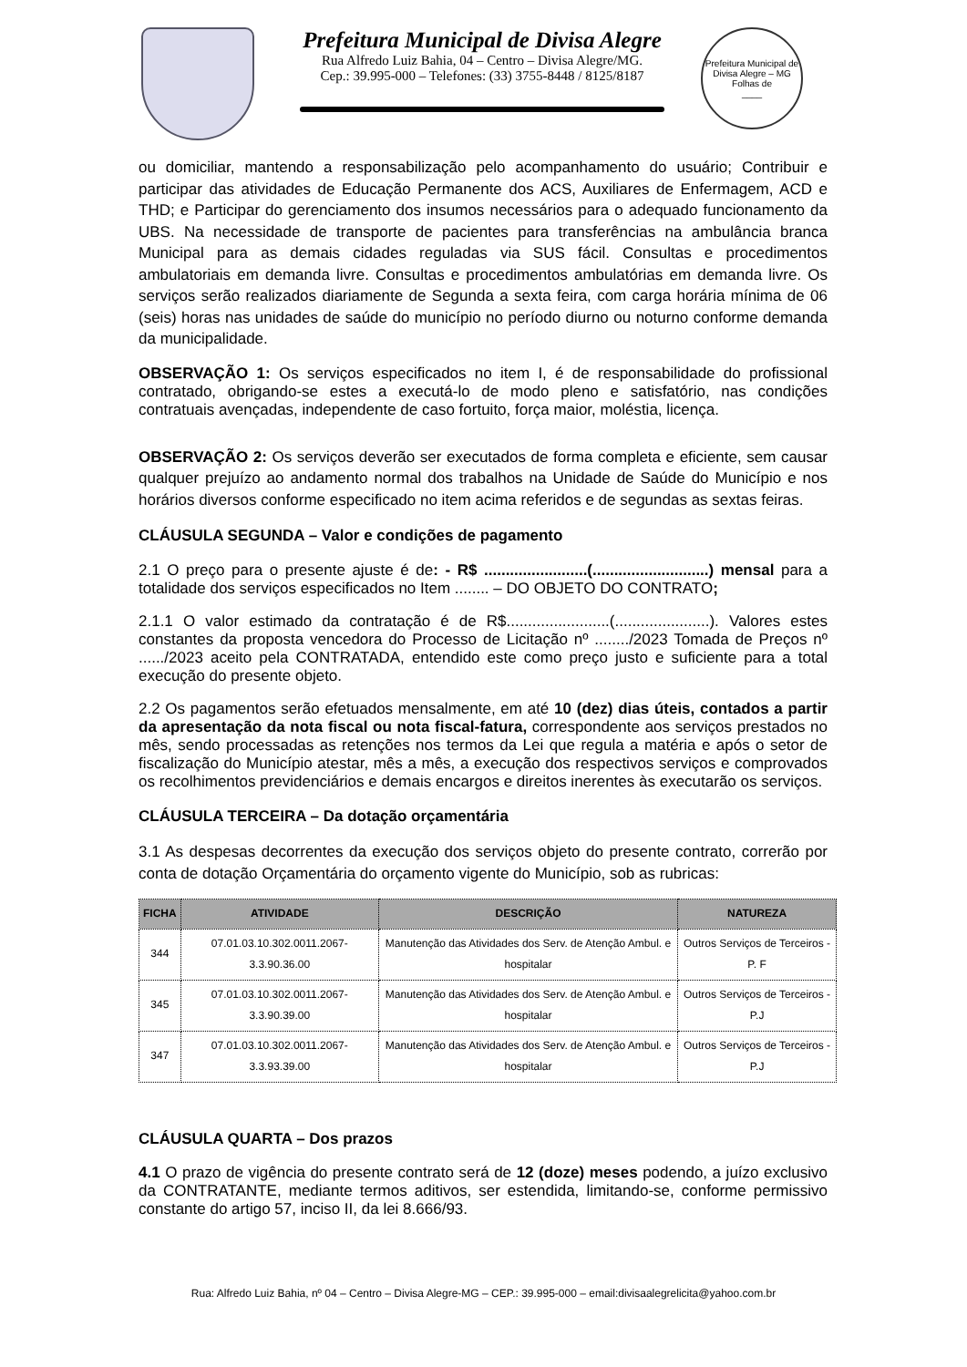Prefeitura Municipal de Divisa Alegre
Rua Alfredo Luiz Bahia, 04 – Centro – Divisa Alegre/MG.
Cep.: 39.995-000 – Telefones: (33) 3755-8448 / 8125/8187
Prefeitura Municipal de Divisa Alegre – MG
Folhas de
____
ou domiciliar, mantendo a responsabilização pelo acompanhamento do usuário; Contribuir e participar das atividades de Educação Permanente dos ACS, Auxiliares de Enfermagem, ACD e THD; e Participar do gerenciamento dos insumos necessários para o adequado funcionamento da UBS. Na necessidade de transporte de pacientes para transferências na ambulância branca Municipal para as demais cidades reguladas via SUS fácil. Consultas e procedimentos ambulatoriais em demanda livre. Consultas e procedimentos ambulatórias em demanda livre. Os serviços serão realizados diariamente de Segunda a sexta feira, com carga horária mínima de 06 (seis) horas nas unidades de saúde do município no período diurno ou noturno conforme demanda da municipalidade.
OBSERVAÇÃO 1: Os serviços especificados no item I, é de responsabilidade do profissional contratado, obrigando-se estes a executá-lo de modo pleno e satisfatório, nas condições contratuais avençadas, independente de caso fortuito, força maior, moléstia, licença.
OBSERVAÇÃO 2: Os serviços deverão ser executados de forma completa e eficiente, sem causar qualquer prejuízo ao andamento normal dos trabalhos na Unidade de Saúde do Município e nos horários diversos conforme especificado no item acima referidos e de segundas as sextas feiras.
CLÁUSULA SEGUNDA – Valor e condições de pagamento
2.1 O preço para o presente ajuste é de: - R$ ........................(...........................) mensal para a totalidade dos serviços especificados no Item ........ – DO OBJETO DO CONTRATO;
2.1.1 O valor estimado da contratação é de R$........................(......................). Valores estes constantes da proposta vencedora do Processo de Licitação nº ......../2023 Tomada de Preços nº ....../2023 aceito pela CONTRATADA, entendido este como preço justo e suficiente para a total execução do presente objeto.
2.2 Os pagamentos serão efetuados mensalmente, em até 10 (dez) dias úteis, contados a partir da apresentação da nota fiscal ou nota fiscal-fatura, correspondente aos serviços prestados no mês, sendo processadas as retenções nos termos da Lei que regula a matéria e após o setor de fiscalização do Município atestar, mês a mês, a execução dos respectivos serviços e comprovados os recolhimentos previdenciários e demais encargos e direitos inerentes às executarão os serviços.
CLÁUSULA TERCEIRA – Da dotação orçamentária
3.1 As despesas decorrentes da execução dos serviços objeto do presente contrato, correrão por conta de dotação Orçamentária do orçamento vigente do Município, sob as rubricas:
| FICHA | ATIVIDADE | DESCRIÇÃO | NATUREZA |
| --- | --- | --- | --- |
| 344 | 07.01.03.10.302.0011.2067-3.3.90.36.00 | Manutenção das Atividades dos Serv. de Atenção Ambul. e hospitalar | Outros Serviços de Terceiros - P. F |
| 345 | 07.01.03.10.302.0011.2067- 3.3.90.39.00 | Manutenção das Atividades dos Serv. de Atenção Ambul. e hospitalar | Outros Serviços de Terceiros - P.J |
| 347 | 07.01.03.10.302.0011.2067- 3.3.93.39.00 | Manutenção das Atividades dos Serv. de Atenção Ambul. e hospitalar | Outros Serviços de Terceiros - P.J |
CLÁUSULA QUARTA – Dos prazos
4.1 O prazo de vigência do presente contrato será de 12 (doze) meses podendo, a juízo exclusivo da CONTRATANTE, mediante termos aditivos, ser estendida, limitando-se, conforme permissivo constante do artigo 57, inciso II, da lei 8.666/93.
Rua: Alfredo Luiz Bahia, nº 04 – Centro – Divisa Alegre-MG – CEP.: 39.995-000 – email:divisaalegrelicita@yahoo.com.br